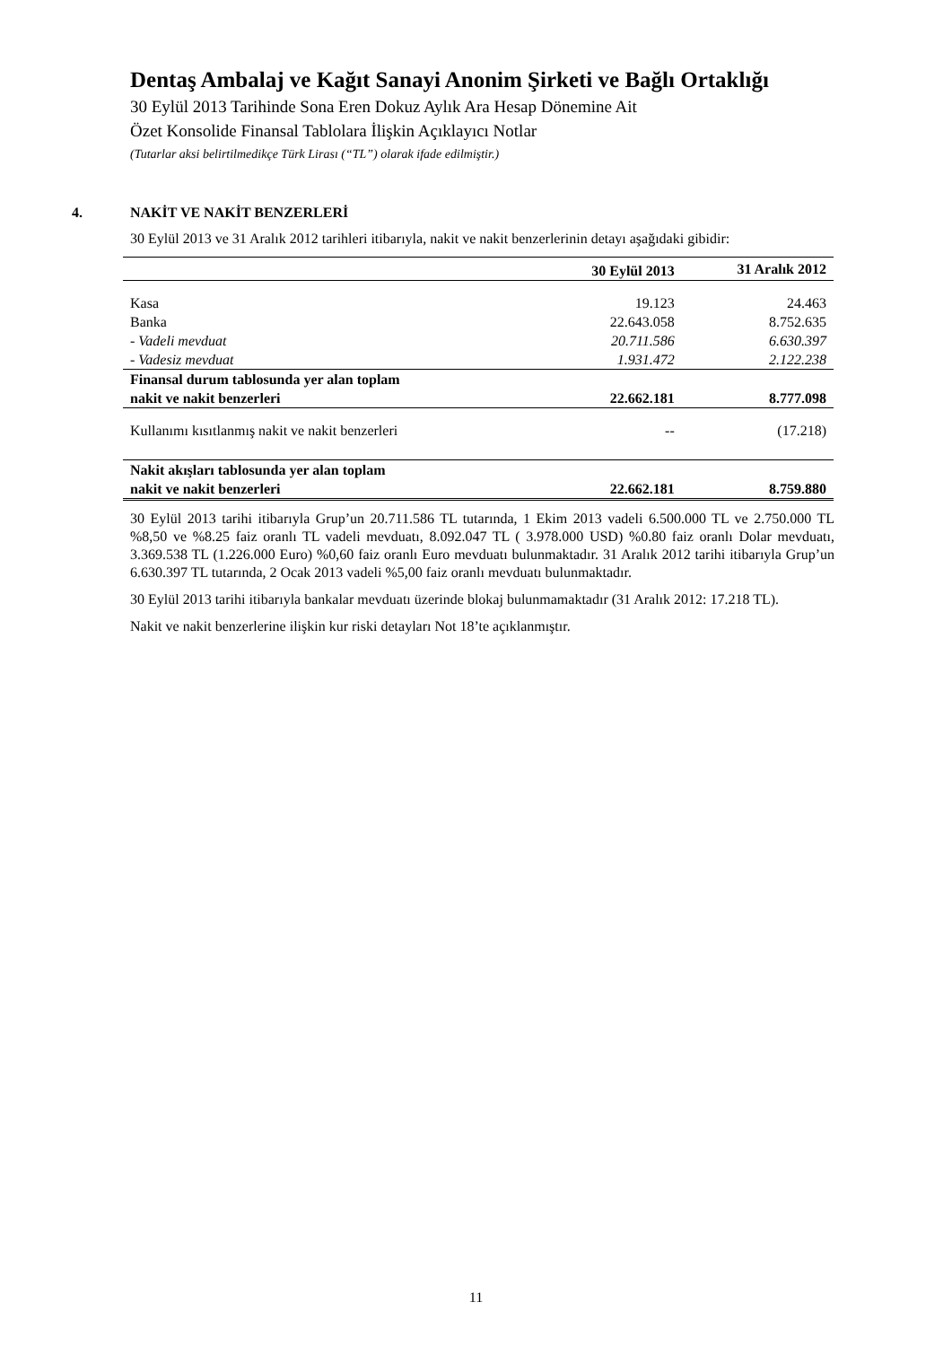Dentaş Ambalaj ve Kağıt Sanayi Anonim Şirketi ve Bağlı Ortaklığı
30 Eylül 2013 Tarihinde Sona Eren Dokuz Aylık Ara Hesap Dönemine Ait
Özet Konsolide Finansal Tablolara İlişkin Açıklayıcı Notlar
(Tutarlar aksi belirtilmedikçe Türk Lirası (“TL”) olarak ifade edilmiştir.)
4. NAKİT VE NAKİT BENZERLERİ
30 Eylül 2013 ve 31 Aralık 2012 tarihleri itibarıyla, nakit ve nakit benzerlerinin detayı aşağıdaki gibidir:
| | 30 Eylül 2013 | 31 Aralık 2012 |
| --- | --- | --- |
| Kasa | 19.123 | 24.463 |
| Banka | 22.643.058 | 8.752.635 |
| - Vadeli mevduat | 20.711.586 | 6.630.397 |
| - Vadesiz mevduat | 1.931.472 | 2.122.238 |
| Finansal durum tablosunda yer alan toplam nakit ve nakit benzerleri | 22.662.181 | 8.777.098 |
| Kullanımı kısıtlanmış nakit ve nakit benzerleri | -- | (17.218) |
| Nakit akışları tablosunda yer alan toplam nakit ve nakit benzerleri | 22.662.181 | 8.759.880 |
30 Eylül 2013 tarihi itibarıyla Grup’un 20.711.586 TL tutarında, 1 Ekim 2013 vadeli 6.500.000 TL ve 2.750.000 TL %8,50 ve %8.25 faiz oranlı TL vadeli mevduatı, 8.092.047 TL ( 3.978.000 USD) %0.80 faiz oranlı Dolar mevduatı, 3.369.538 TL (1.226.000 Euro) %0,60 faiz oranlı Euro mevduatı bulunmaktadır. 31 Aralık 2012 tarihi itibarıyla Grup’un 6.630.397 TL tutarında, 2 Ocak 2013 vadeli %5,00 faiz oranlı mevduatı bulunmaktadır.
30 Eylül 2013 tarihi itibarıyla bankalar mevduatı üzerinde blokaj bulunmamaktadır (31 Aralık 2012: 17.218 TL).
Nakit ve nakit benzerlerine ilişkin kur riski detayları Not 18’te açıklanmıştır.
11